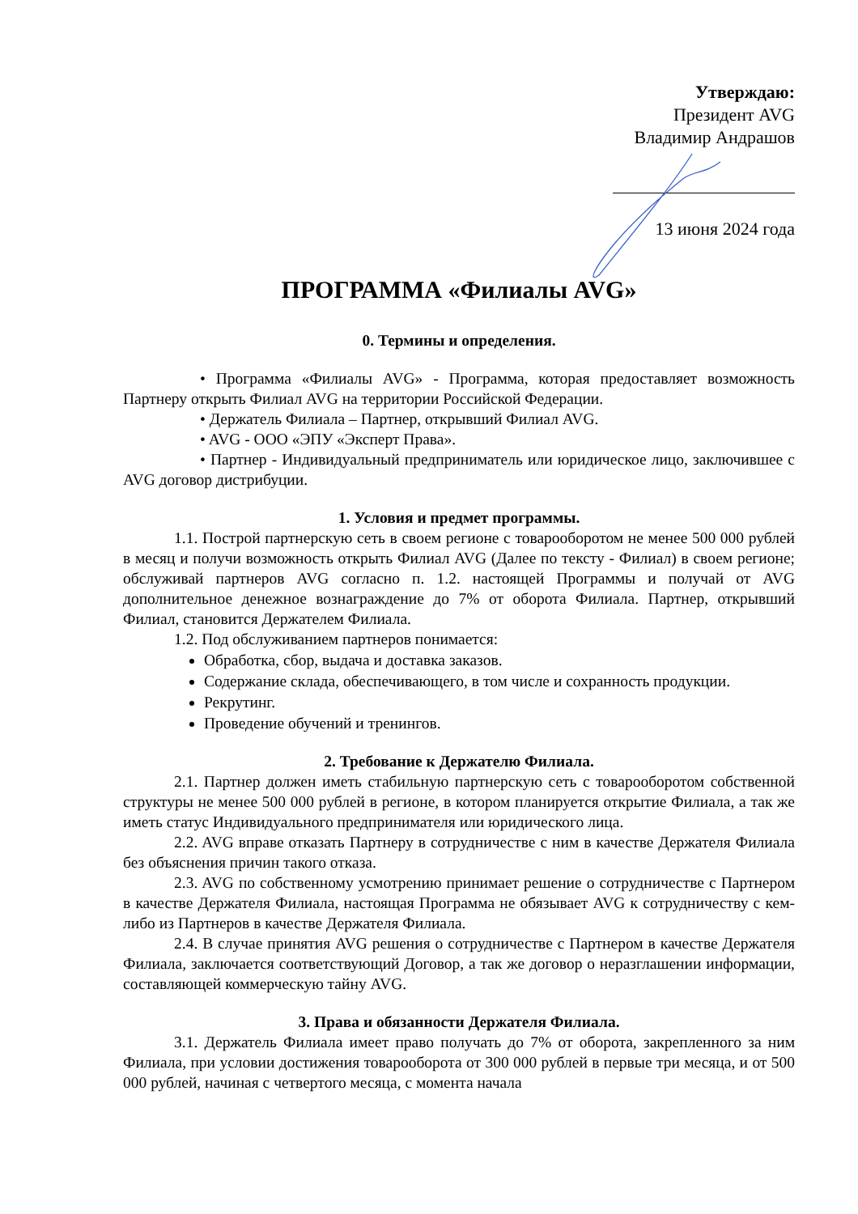Утверждаю:
Президент AVG
Владимир Андрашов
13 июня 2024 года
ПРОГРАММА «Филиалы AVG»
0. Термины и определения.
• Программа «Филиалы AVG» - Программа, которая предоставляет возможность Партнеру открыть Филиал AVG на территории Российской Федерации.
• Держатель Филиала – Партнер, открывший Филиал AVG.
• AVG - ООО «ЭПУ «Эксперт Права».
• Партнер - Индивидуальный предприниматель или юридическое лицо, заключившее с AVG договор дистрибуции.
1. Условия и предмет программы.
1.1. Построй партнерскую сеть в своем регионе с товарооборотом не менее 500 000 рублей в месяц и получи возможность открыть Филиал AVG (Далее по тексту - Филиал) в своем регионе; обслуживай партнеров AVG согласно п. 1.2. настоящей Программы и получай от AVG дополнительное денежное вознаграждение до 7% от оборота Филиала. Партнер, открывший Филиал, становится Держателем Филиала.
1.2. Под обслуживанием партнеров понимается:
Обработка, сбор, выдача и доставка заказов.
Содержание склада, обеспечивающего, в том числе и сохранность продукции.
Рекрутинг.
Проведение обучений и тренингов.
2. Требование к Держателю Филиала.
2.1. Партнер должен иметь стабильную партнерскую сеть с товарооборотом собственной структуры не менее 500 000 рублей в регионе, в котором планируется открытие Филиала, а так же иметь статус Индивидуального предпринимателя или юридического лица.
2.2. AVG вправе отказать Партнеру в сотрудничестве с ним в качестве Держателя Филиала без объяснения причин такого отказа.
2.3. AVG по собственному усмотрению принимает решение о сотрудничестве с Партнером в качестве Держателя Филиала, настоящая Программа не обязывает AVG к сотрудничеству с кем-либо из Партнеров в качестве Держателя Филиала.
2.4. В случае принятия AVG решения о сотрудничестве с Партнером в качестве Держателя Филиала, заключается соответствующий Договор, а так же договор о неразглашении информации, составляющей коммерческую тайну AVG.
3. Права и обязанности Держателя Филиала.
3.1. Держатель Филиала имеет право получать до 7% от оборота, закрепленного за ним Филиала, при условии достижения товарооборота от 300 000 рублей в первые три месяца, и от 500 000 рублей, начиная с четвертого месяца, с момента начала